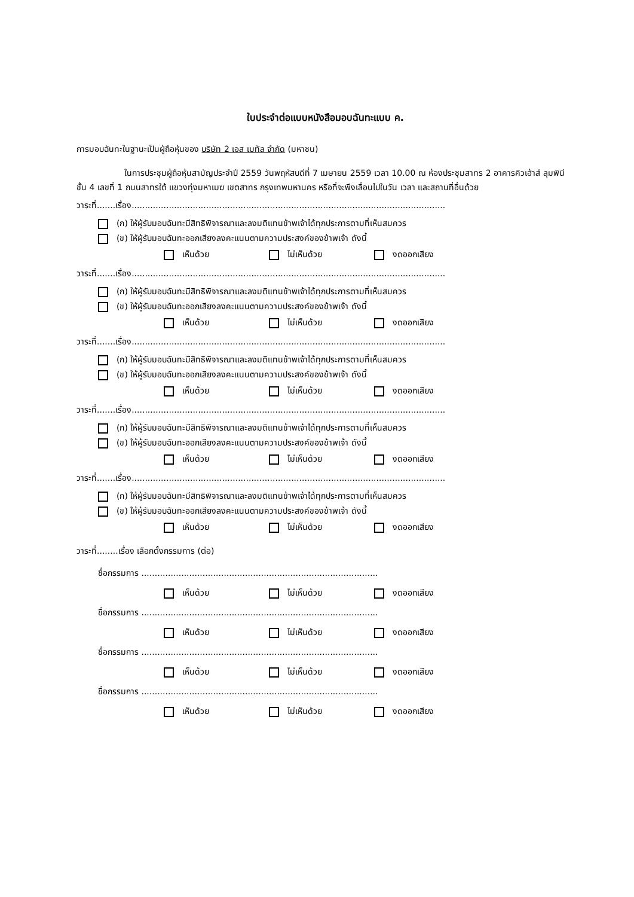ใบประจำต่อแบบหนังสือมอบฉันทะแบบ ค.
การมอบฉันทะในฐานะเป็นผู้ถือหุ้นของ บริษัท 2 เอส เมทัล จำกัด (มหาชน)
ในการประชุมผู้ถือหุ้นสามัญประจำปี 2559 วันพฤหัสบดีที่ 7 เมษายน 2559 เวลา 10.00 ณ ห้องประชุมสาทร 2 อาคารคิวเฮ้าส์ ลุมพินี ชั้น 4 เลขที่ 1 ถนนสาทรใต้ แขวงทุ่งมหาเมฆ เขตสาทร กรุงเทพมหานคร หรือที่จะพึงเลื่อนไปในวัน เวลา และสถานที่อื่นด้วย
วาระที่.......เรื่อง......................................................................................................................
(ก) ให้ผู้รับมอบฉันทะมีสิทธิพิจารณาและลงมติแทนข้าพเจ้าได้ทุกประการตามที่เห็นสมควร
(ข) ให้ผู้รับมอบฉันทะออกเสียงลงคะแนนตามความประสงค์ของข้าพเจ้า ดังนี้
เห็นด้วย ไม่เห็นด้วย งดออกเสียง
วาระที่.......เรื่อง......................................................................................................................
(ก) ให้ผู้รับมอบฉันทะมีสิทธิพิจารณาและลงมติแทนข้าพเจ้าได้ทุกประการตามที่เห็นสมควร
(ข) ให้ผู้รับมอบฉันทะออกเสียงลงคะแนนตามความประสงค์ของข้าพเจ้า ดังนี้
เห็นด้วย ไม่เห็นด้วย งดออกเสียง
วาระที่.......เรื่อง......................................................................................................................
(ก) ให้ผู้รับมอบฉันทะมีสิทธิพิจารณาและลงมติแทนข้าพเจ้าได้ทุกประการตามที่เห็นสมควร
(ข) ให้ผู้รับมอบฉันทะออกเสียงลงคะแนนตามความประสงค์ของข้าพเจ้า ดังนี้
เห็นด้วย ไม่เห็นด้วย งดออกเสียง
วาระที่.......เรื่อง......................................................................................................................
(ก) ให้ผู้รับมอบฉันทะมีสิทธิพิจารณาและลงมติแทนข้าพเจ้าได้ทุกประการตามที่เห็นสมควร
(ข) ให้ผู้รับมอบฉันทะออกเสียงลงคะแนนตามความประสงค์ของข้าพเจ้า ดังนี้
เห็นด้วย ไม่เห็นด้วย งดออกเสียง
วาระที่.......เรื่อง......................................................................................................................
(ก) ให้ผู้รับมอบฉันทะมีสิทธิพิจารณาและลงมติแทนข้าพเจ้าได้ทุกประการตามที่เห็นสมควร
(ข) ให้ผู้รับมอบฉันทะออกเสียงลงคะแนนตามความประสงค์ของข้าพเจ้า ดังนี้
เห็นด้วย ไม่เห็นด้วย งดออกเสียง
วาระที่........เรื่อง เลือกตั้งกรรมการ (ต่อ)
ชื่อกรรมการ .........................................................................................
เห็นด้วย ไม่เห็นด้วย งดออกเสียง
ชื่อกรรมการ .........................................................................................
เห็นด้วย ไม่เห็นด้วย งดออกเสียง
ชื่อกรรมการ .........................................................................................
เห็นด้วย ไม่เห็นด้วย งดออกเสียง
ชื่อกรรมการ .........................................................................................
เห็นด้วย ไม่เห็นด้วย งดออกเสียง